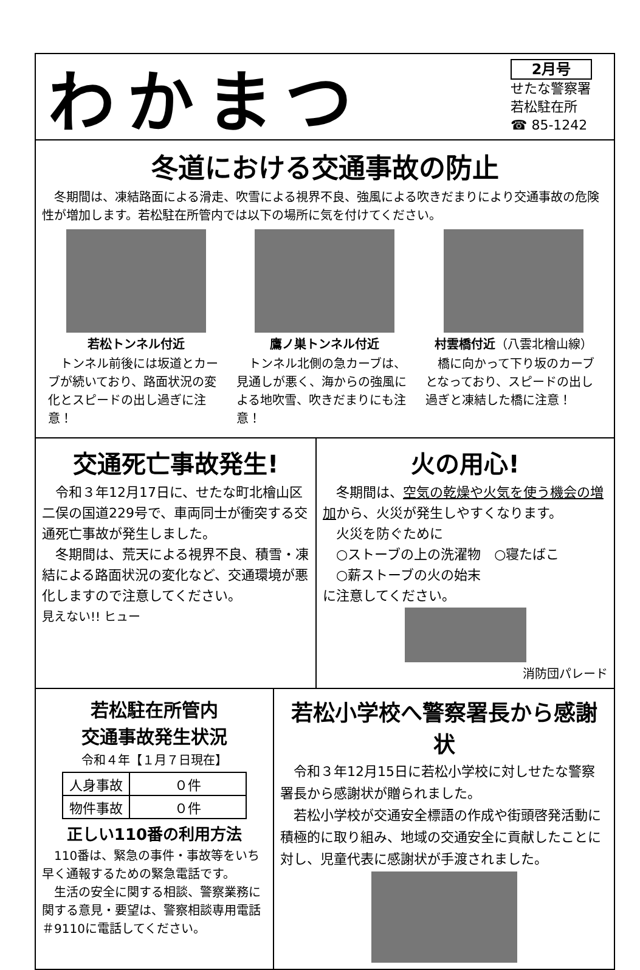わかまつ
2月号
せたな警察署
若松駐在所
☎ 85-1242
冬道における交通事故の防止
　冬期間は、凍結路面による滑走、吹雪による視界不良、強風による吹きだまりにより交通事故の危険性が増加します。若松駐在所管内では以下の場所に気を付けてください。
若松トンネル付近
　トンネル前後には坂道とカーブが続いており、路面状況の変化とスピードの出し過ぎに注意！
鷹ノ巣トンネル付近
　トンネル北側の急カーブは、見通しが悪く、海からの強風による地吹雪、吹きだまりにも注意！
村雲橋付近（八雲北檜山線）
　橋に向かって下り坂のカーブとなっており、スピードの出し過ぎと凍結した橋に注意！
交通死亡事故発生!
　令和３年12月17日に、せたな町北檜山区二俣の国道229号で、車両同士が衝突する交通死亡事故が発生しました。
　冬期間は、荒天による視界不良、積雪・凍結による路面状況の変化など、交通環境が悪化しますので注意してください。
見えない!! ヒュー
火の用心!
　冬期間は、空気の乾燥や火気を使う機会の増加から、火災が発生しやすくなります。
　火災を防ぐために
　○ストーブの上の洗濯物　○寝たばこ
　○薪ストーブの火の始末
に注意してください。
消防団パレード
若松駐在所管内
交通事故発生状況
令和４年【１月７日現在】
| 人身事故 | ０件 |
| 物件事故 | ０件 |
正しい110番の利用方法
　110番は、緊急の事件・事故等をいち早く通報するための緊急電話です。
　生活の安全に関する相談、警察業務に関する意見・要望は、警察相談専用電話＃9110に電話してください。
若松小学校へ警察署長から感謝状
　令和３年12月15日に若松小学校に対しせたな警察署長から感謝状が贈られました。
　若松小学校が交通安全標語の作成や街頭啓発活動に積極的に取り組み、地域の交通安全に貢献したことに対し、児童代表に感謝状が手渡されました。